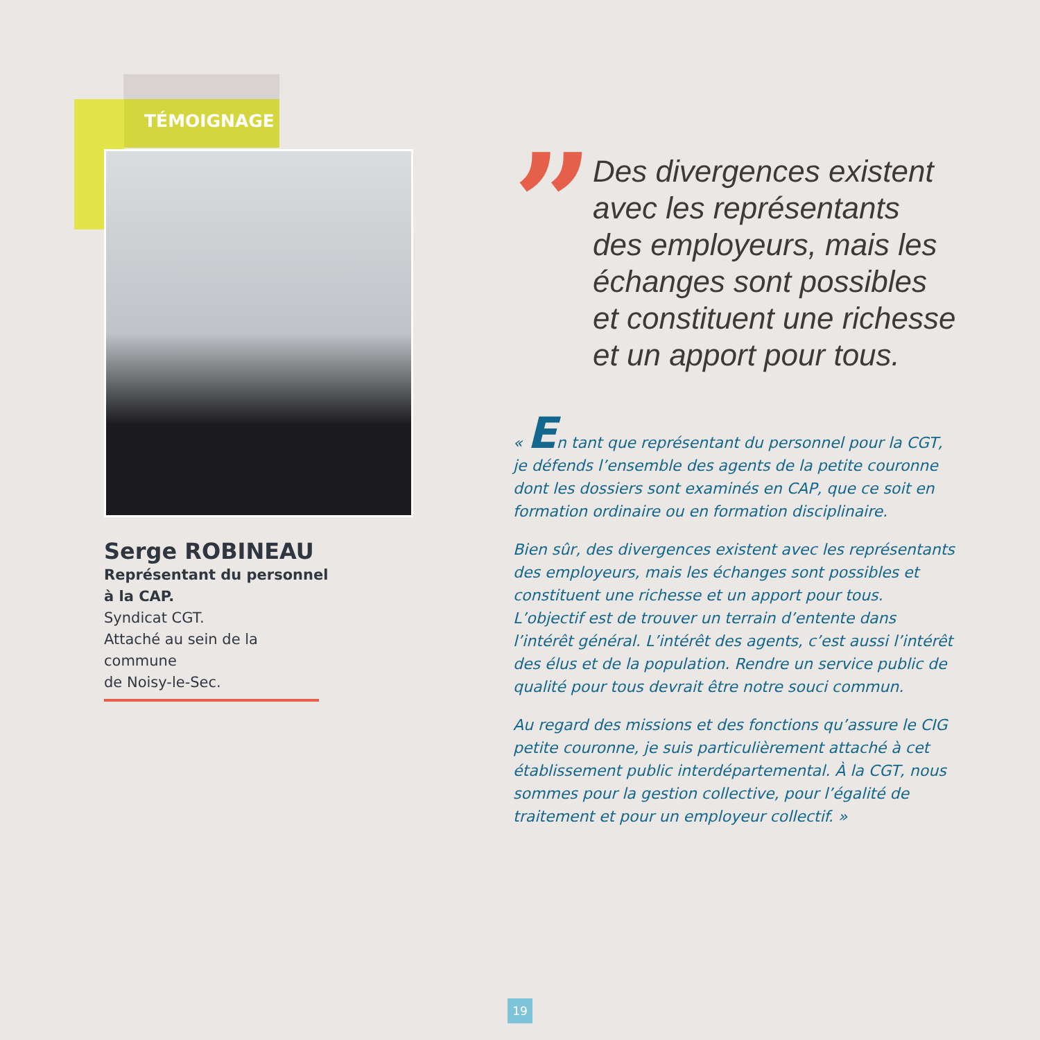TÉMOIGNAGE
Serge ROBINEAU
Représentant du personnel
à la CAP.
Syndicat CGT.
Attaché au sein de la commune
de Noisy-le-Sec.
”
Des divergences existent avec les représentants des employeurs, mais les échanges sont possibles et constituent une richesse et un apport pour tous.
« En tant que représentant du personnel pour la CGT, je défends l’ensemble des agents de la petite couronne dont les dossiers sont examinés en CAP, que ce soit en formation ordinaire ou en formation disciplinaire.
Bien sûr, des divergences existent avec les représentants des employeurs, mais les échanges sont possibles et constituent une richesse et un apport pour tous. L’objectif est de trouver un terrain d’entente dans l’intérêt général. L’intérêt des agents, c’est aussi l’intérêt des élus et de la population. Rendre un service public de qualité pour tous devrait être notre souci commun.
Au regard des missions et des fonctions qu’assure le CIG petite couronne, je suis particulièrement attaché à cet établissement public interdépartemental. À la CGT, nous sommes pour la gestion collective, pour l’égalité de traitement et pour un employeur collectif. »
19